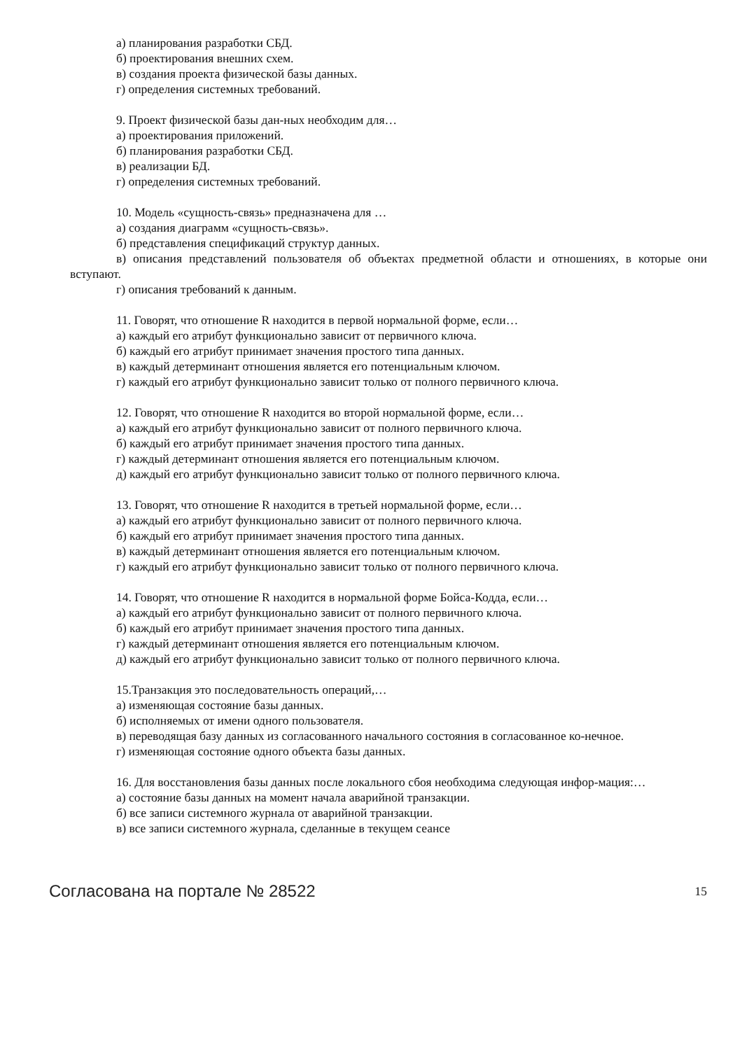а) планирования разработки СБД.
б) проектирования внешних схем.
в) создания проекта физической базы данных.
г) определения системных требований.
9. Проект физической базы дан-ных необходим для…
а) проектирования приложений.
б) планирования разработки СБД.
в) реализации БД.
г) определения системных требований.
10. Модель «сущность-связь» предназначена для …
а) создания диаграмм «сущность-связь».
б) представления спецификаций структур данных.
в) описания представлений пользователя об объектах предметной области и отношениях, в которые они вступают.
г) описания требований к данным.
11. Говорят, что отношение R находится в первой нормальной форме, если…
а) каждый его атрибут функционально зависит от первичного ключа.
б) каждый его атрибут принимает значения простого типа данных.
в) каждый детерминант отношения является его потенциальным ключом.
г) каждый его атрибут функционально зависит только от полного первичного ключа.
12. Говорят, что отношение R находится во второй нормальной форме, если…
а) каждый его атрибут функционально зависит от полного первичного ключа.
б) каждый его атрибут принимает значения простого типа данных.
г) каждый детерминант отношения является его потенциальным ключом.
д) каждый его атрибут функционально зависит только от полного первичного ключа.
13. Говорят, что отношение R находится в третьей нормальной форме, если…
а) каждый его атрибут функционально зависит от полного первичного ключа.
б) каждый его атрибут принимает значения простого типа данных.
в) каждый детерминант отношения является его потенциальным ключом.
г) каждый его атрибут функционально зависит только от полного первичного ключа.
14. Говорят, что отношение R находится в нормальной форме Бойса-Кодда, если…
а) каждый его атрибут функционально зависит от полного первичного ключа.
б) каждый его атрибут принимает значения простого типа данных.
г) каждый детерминант отношения является его потенциальным ключом.
д) каждый его атрибут функционально зависит только от полного первичного ключа.
15.Транзакция это последовательность операций,…
а) изменяющая состояние базы данных.
б) исполняемых от имени одного пользователя.
в) переводящая базу данных из согласованного начального состояния в согласованное ко-нечное.
г) изменяющая состояние одного объекта базы данных.
16. Для восстановления базы данных после локального сбоя необходима следующая инфор-мация:…
а) состояние базы данных на момент начала аварийной транзакции.
б) все записи системного журнала от аварийной транзакции.
в) все записи системного журнала, сделанные в текущем сеансе
Согласована на портале № 28522 15